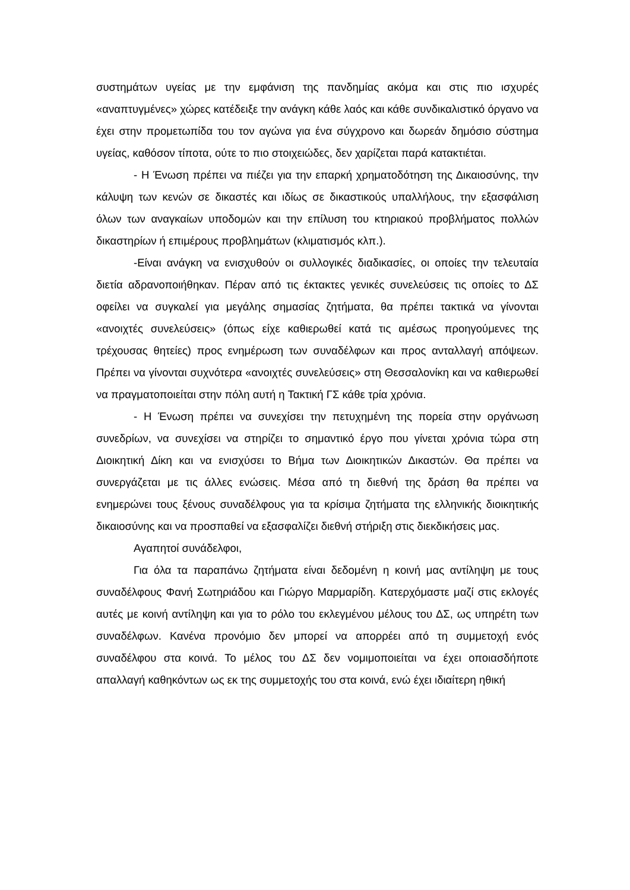συστημάτων υγείας με την εμφάνιση της πανδημίας ακόμα και στις πιο ισχυρές «αναπτυγμένες» χώρες κατέδειξε την ανάγκη κάθε λαός και κάθε συνδικαλιστικό όργανο να έχει στην προμετωπίδα του τον αγώνα για ένα σύγχρονο και δωρεάν δημόσιο σύστημα υγείας, καθόσον τίποτα, ούτε το πιο στοιχειώδες, δεν χαρίζεται παρά κατακτιέται.
- Η Ένωση πρέπει να πιέζει για την επαρκή χρηματοδότηση της Δικαιοσύνης, την κάλυψη των κενών σε δικαστές και ιδίως σε δικαστικούς υπαλλήλους, την εξασφάλιση όλων των αναγκαίων υποδομών και την επίλυση του κτηριακού προβλήματος πολλών δικαστηρίων ή επιμέρους προβλημάτων (κλιματισμός κλπ.).
-Είναι ανάγκη να ενισχυθούν οι συλλογικές διαδικασίες, οι οποίες την τελευταία διετία αδρανοποιήθηκαν. Πέραν από τις έκτακτες γενικές συνελεύσεις τις οποίες το ΔΣ οφείλει να συγκαλεί για μεγάλης σημασίας ζητήματα, θα πρέπει τακτικά να γίνονται «ανοιχτές συνελεύσεις» (όπως είχε καθιερωθεί κατά τις αμέσως προηγούμενες της τρέχουσας θητείες) προς ενημέρωση των συναδέλφων και προς ανταλλαγή απόψεων. Πρέπει να γίνονται συχνότερα «ανοιχτές συνελεύσεις» στη Θεσσαλονίκη και να καθιερωθεί να πραγματοποιείται στην πόλη αυτή η Τακτική ΓΣ κάθε τρία χρόνια.
- Η Ένωση πρέπει να συνεχίσει την πετυχημένη της πορεία στην οργάνωση συνεδρίων, να συνεχίσει να στηρίζει το σημαντικό έργο που γίνεται χρόνια τώρα στη Διοικητική Δίκη και να ενισχύσει το Βήμα των Διοικητικών Δικαστών. Θα πρέπει να συνεργάζεται με τις άλλες ενώσεις. Μέσα από τη διεθνή της δράση θα πρέπει να ενημερώνει τους ξένους συναδέλφους για τα κρίσιμα ζητήματα της ελληνικής διοικητικής δικαιοσύνης και να προσπαθεί να εξασφαλίζει διεθνή στήριξη στις διεκδικήσεις μας.
Αγαπητοί συνάδελφοι,
Για όλα τα παραπάνω ζητήματα είναι δεδομένη η κοινή μας αντίληψη με τους συναδέλφους Φανή Σωτηριάδου και Γιώργο Μαρμαρίδη. Κατερχόμαστε μαζί στις εκλογές αυτές με κοινή αντίληψη και για το ρόλο του εκλεγμένου μέλους του ΔΣ, ως υπηρέτη των συναδέλφων. Κανένα προνόμιο δεν μπορεί να απορρέει από τη συμμετοχή ενός συναδέλφου στα κοινά. Το μέλος του ΔΣ δεν νομιμοποιείται να έχει οποιασδήποτε απαλλαγή καθηκόντων ως εκ της συμμετοχής του στα κοινά, ενώ έχει ιδιαίτερη ηθική